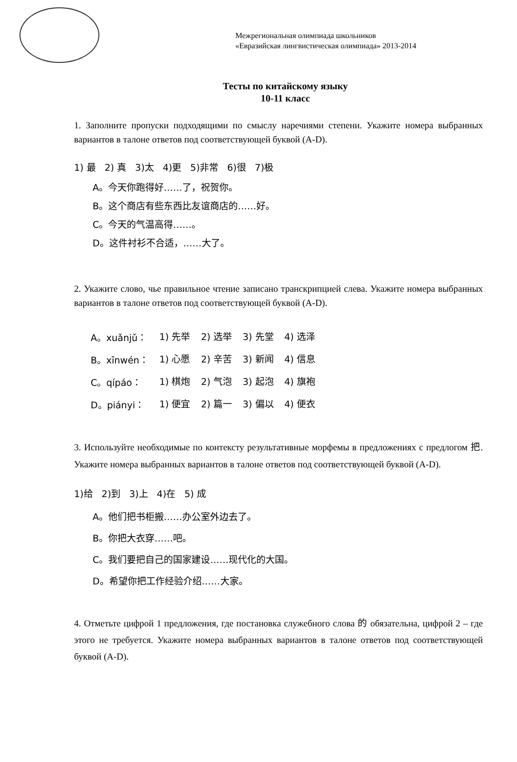Межрегиональная олимпиада школьников
«Евразийская лингвистическая олимпиада» 2013-2014
Тесты по китайскому языку
10-11 класс
1. Заполните пропуски подходящими по смыслу наречиями степени. Укажите номера выбранных вариантов в талоне ответов под соответствующей буквой (A-D).
1) 最 2) 真 3)太 4)更 5)非常 6)很 7)极
A。今天你跑得好……了，祝贺你。
B。这个商店有些东西比友谊商店的……好。
C。今天的气温高得……。
D。这件衬衫不合适，……大了。
2. Укажите слово, чье правильное чтение записано транскрипцией слева. Укажите номера выбранных вариантов в талоне ответов под соответствующей буквой (A-D).
| A。xuǎnjǔ： | 1) 先举 | 2) 选举 | 3) 先堂 | 4) 选泽 |
| B。xīnwén： | 1) 心愿 | 2) 辛苦 | 3) 新闻 | 4) 信息 |
| C。qípáo： | 1) 棋炮 | 2) 气泡 | 3) 起泡 | 4) 旗袍 |
| D。piányi： | 1) 便宜 | 2) 篇一 | 3) 偏以 | 4) 便衣 |
3. Используйте необходимые по контексту результативные морфемы в предложениях с предлогом 把. Укажите номера выбранных вариантов в талоне ответов под соответствующей буквой (A-D).
1)给 2)到 3)上 4)在 5) 成
A。他们把书柜搬……办公室外边去了。
B。你把大衣穿……吧。
C。我们要把自己的国家建设……现代化的大国。
D。希望你把工作经验介绍……大家。
4. Отметьте цифрой 1 предложения, где постановка служебного слова 的 обязательна, цифрой 2 – где этого не требуется. Укажите номера выбранных вариантов в талоне ответов под соответствующей буквой (A-D).